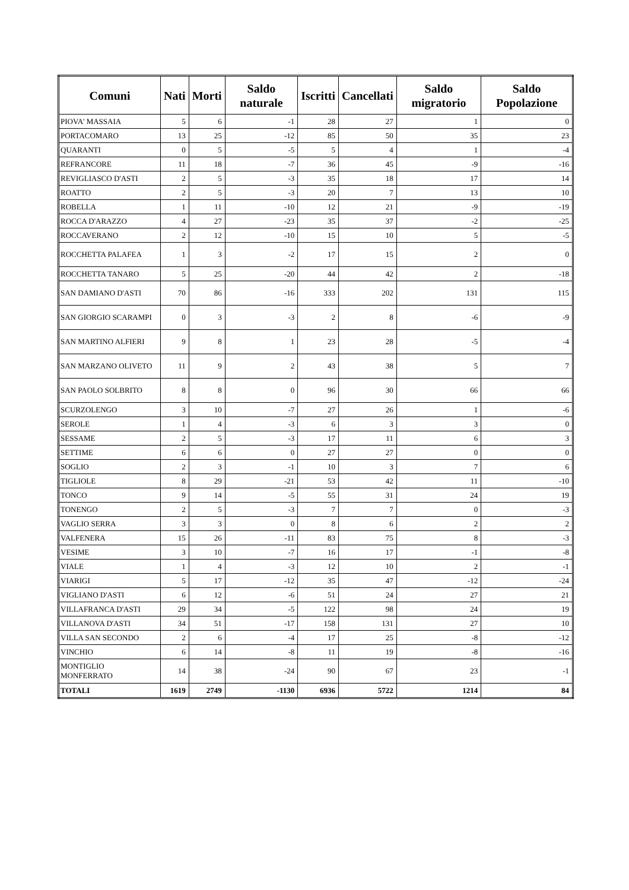| Comuni | Nati | Morti | Saldo naturale | Iscritti | Cancellati | Saldo migratorio | Saldo Popolazione |
| --- | --- | --- | --- | --- | --- | --- | --- |
| PIOVA' MASSAIA | 5 | 6 | -1 | 28 | 27 | 1 | 0 |
| PORTACOMARO | 13 | 25 | -12 | 85 | 50 | 35 | 23 |
| QUARANTI | 0 | 5 | -5 | 5 | 4 | 1 | -4 |
| REFRANCORE | 11 | 18 | -7 | 36 | 45 | -9 | -16 |
| REVIGLIASCO D'ASTI | 2 | 5 | -3 | 35 | 18 | 17 | 14 |
| ROATTO | 2 | 5 | -3 | 20 | 7 | 13 | 10 |
| ROBELLA | 1 | 11 | -10 | 12 | 21 | -9 | -19 |
| ROCCA D'ARAZZO | 4 | 27 | -23 | 35 | 37 | -2 | -25 |
| ROCCAVERANO | 2 | 12 | -10 | 15 | 10 | 5 | -5 |
| ROCCHETTA PALAFEA | 1 | 3 | -2 | 17 | 15 | 2 | 0 |
| ROCCHETTA TANARO | 5 | 25 | -20 | 44 | 42 | 2 | -18 |
| SAN DAMIANO D'ASTI | 70 | 86 | -16 | 333 | 202 | 131 | 115 |
| SAN GIORGIO SCARAMPI | 0 | 3 | -3 | 2 | 8 | -6 | -9 |
| SAN MARTINO ALFIERI | 9 | 8 | 1 | 23 | 28 | -5 | -4 |
| SAN MARZANO OLIVETO | 11 | 9 | 2 | 43 | 38 | 5 | 7 |
| SAN PAOLO SOLBRITO | 8 | 8 | 0 | 96 | 30 | 66 | 66 |
| SCURZOLENGO | 3 | 10 | -7 | 27 | 26 | 1 | -6 |
| SEROLE | 1 | 4 | -3 | 6 | 3 | 3 | 0 |
| SESSAME | 2 | 5 | -3 | 17 | 11 | 6 | 3 |
| SETTIME | 6 | 6 | 0 | 27 | 27 | 0 | 0 |
| SOGLIO | 2 | 3 | -1 | 10 | 3 | 7 | 6 |
| TIGLIOLE | 8 | 29 | -21 | 53 | 42 | 11 | -10 |
| TONCO | 9 | 14 | -5 | 55 | 31 | 24 | 19 |
| TONENGO | 2 | 5 | -3 | 7 | 7 | 0 | -3 |
| VAGLIO SERRA | 3 | 3 | 0 | 8 | 6 | 2 | 2 |
| VALFENERA | 15 | 26 | -11 | 83 | 75 | 8 | -3 |
| VESIME | 3 | 10 | -7 | 16 | 17 | -1 | -8 |
| VIALE | 1 | 4 | -3 | 12 | 10 | 2 | -1 |
| VIARIGI | 5 | 17 | -12 | 35 | 47 | -12 | -24 |
| VIGLIANO D'ASTI | 6 | 12 | -6 | 51 | 24 | 27 | 21 |
| VILLAFRANCA D'ASTI | 29 | 34 | -5 | 122 | 98 | 24 | 19 |
| VILLANOVA D'ASTI | 34 | 51 | -17 | 158 | 131 | 27 | 10 |
| VILLA SAN SECONDO | 2 | 6 | -4 | 17 | 25 | -8 | -12 |
| VINCHIO | 6 | 14 | -8 | 11 | 19 | -8 | -16 |
| MONTIGLIO MONFERRATO | 14 | 38 | -24 | 90 | 67 | 23 | -1 |
| TOTALI | 1619 | 2749 | -1130 | 6936 | 5722 | 1214 | 84 |